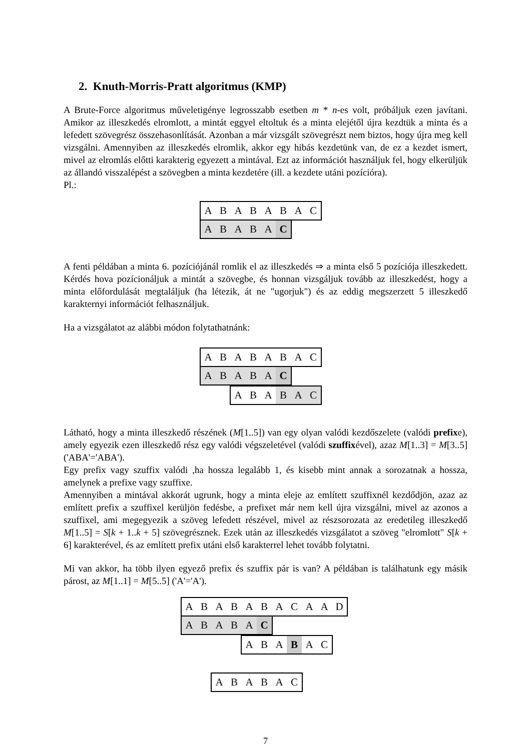2. Knuth-Morris-Pratt algoritmus (KMP)
A Brute-Force algoritmus műveletigénye legrosszabb esetben m * n-es volt, próbáljuk ezen javítani. Amikor az illeszkedés elromlott, a mintát eggyel eltoltuk és a minta elejétől újra kezdtük a minta és a lefedett szövegrész összehasonlítását. Azonban a már vizsgált szövegrészt nem biztos, hogy újra meg kell vizsgálni. Amennyiben az illeszkedés elromlik, akkor egy hibás kezdetünk van, de ez a kezdet ismert, mivel az elromlás előtti karakterig egyezett a mintával. Ezt az információt használjuk fel, hogy elkerüljük az állandó visszalépést a szövegben a minta kezdetére (ill. a kezdete utáni pozícióra).
Pl.:
ABABABAC
ABABA C
A fenti példában a minta 6. pozíciójánál romlik el az illeszkedés ⇒ a minta első 5 pozíciója illeszkedett. Kérdés hova pozícionáljuk a mintát a szövegbe, és honnan vizsgáljuk tovább az illeszkedést, hogy a minta előfordulását megtaláljuk (ha létezik, át ne "ugorjuk") és az eddig megszerzett 5 illeszkedő karakternyi információt felhasználjuk.
Ha a vizsgálatot az alábbi módon folytathatnánk:
ABABABAC
ABABA C
ABA BAC
Látható, hogy a minta illeszkedő részének (M[1..5]) van egy olyan valódi kezdőszelete (valódi prefixe), amely egyezik ezen illeszkedő rész egy valódi végszeletével (valódi szuffixével), azaz M[1..3] = M[3..5] ('ABA'='ABA').
Egy prefix vagy szuffix valódi ,ha hossza legalább 1, és kisebb mint annak a sorozatnak a hossza, amelynek a prefixe vagy szuffixe.
Amennyiben a mintával akkorát ugrunk, hogy a minta eleje az említett szuffixnél kezdődjön, azaz az említett prefix a szuffixel kerüljön fedésbe, a prefixet már nem kell újra vizsgálni, mivel az azonos a szuffixel, ami megegyezik a szöveg lefedett részével, mivel az részsorozata az eredetileg illeszkedő M[1..5] = S[k + 1..k + 5] szövegrésznek. Ezek után az illeszkedés vizsgálatot a szöveg "elromlott" S[k + 6] karakterével, és az említett prefix utáni első karakterrel lehet tovább folytatni.
Mi van akkor, ha több ilyen egyező prefix és szuffix pár is van? A példában is találhatunk egy másik párost, az M[1..1] = M[5..5] ('A'='A').
ABABABACAAD
ABABA C
ABA B AC
ABABAC
7